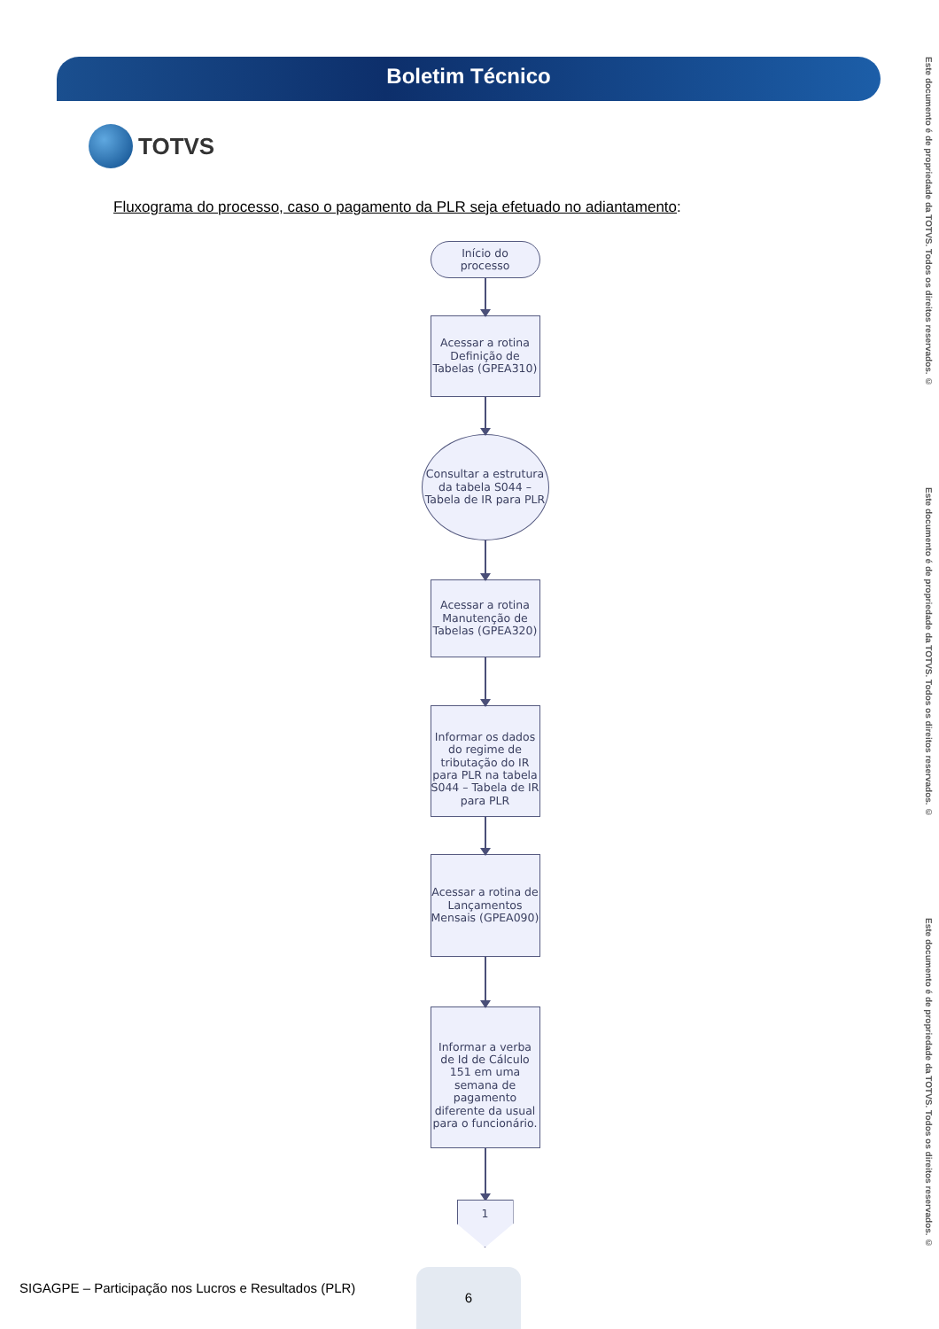Boletim Técnico
TOTVS
Fluxograma do processo, caso o pagamento da PLR seja efetuado no adiantamento:
Início do
processo
Acessar a rotina Definição de Tabelas (GPEA310)
Consultar a estrutura da tabela S044 – Tabela de IR para PLR
Acessar a rotina Manutenção de Tabelas (GPEA320)
Informar os dados do regime de tributação do IR para PLR na tabela S044 – Tabela de IR para PLR
Acessar a rotina de Lançamentos Mensais (GPEA090)
Informar a verba de Id de Cálculo 151 em uma semana de pagamento diferente da usual para o funcionário.
1
Este documento é de propriedade da TOTVS. Todos os direitos reservados. ©
Este documento é de propriedade da TOTVS. Todos os direitos reservados. ©
Este documento é de propriedade da TOTVS. Todos os direitos reservados. ©
SIGAGPE – Participação nos Lucros e Resultados (PLR)
6